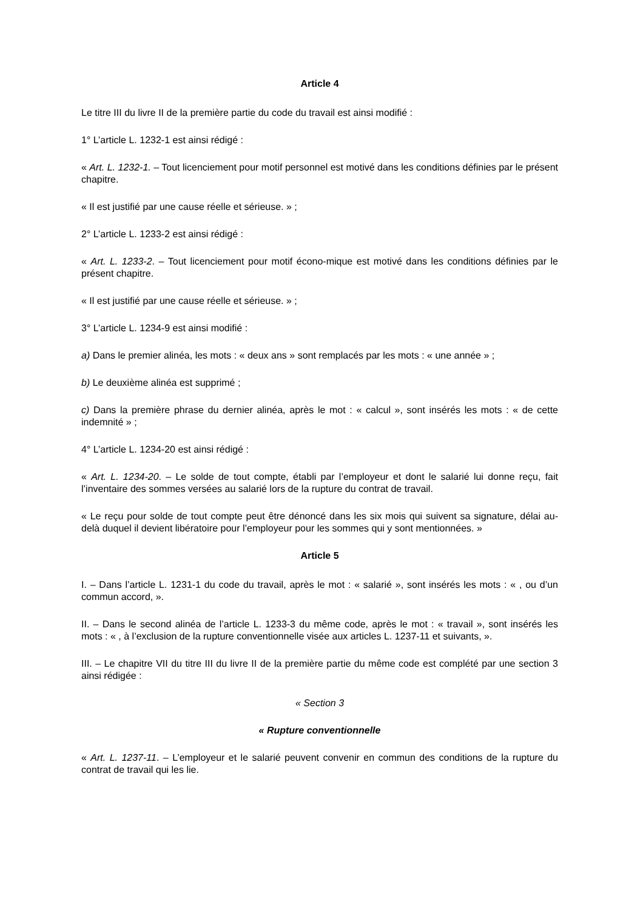Article 4
Le titre III du livre II de la première partie du code du travail est ainsi modifié :
1° L’article L. 1232-1 est ainsi rédigé :
« Art. L. 1232-1. – Tout licenciement pour motif personnel est motivé dans les conditions définies par le présent chapitre.
« Il est justifié par une cause réelle et sérieuse. » ;
2° L’article L. 1233-2 est ainsi rédigé :
« Art. L. 1233-2. – Tout licenciement pour motif écono-mique est motivé dans les conditions définies par le présent chapitre.
« Il est justifié par une cause réelle et sérieuse. » ;
3° L’article L. 1234-9 est ainsi modifié :
a) Dans le premier alinéa, les mots : « deux ans » sont remplacés par les mots : « une année » ;
b) Le deuxième alinéa est supprimé ;
c) Dans la première phrase du dernier alinéa, après le mot : « calcul », sont insérés les mots : « de cette indemnité » ;
4° L’article L. 1234-20 est ainsi rédigé :
« Art. L. 1234-20. – Le solde de tout compte, établi par l’employeur et dont le salarié lui donne reçu, fait l’inventaire des sommes versées au salarié lors de la rupture du contrat de travail.
« Le reçu pour solde de tout compte peut être dénoncé dans les six mois qui suivent sa signature, délai au-delà duquel il devient libératoire pour l’employeur pour les sommes qui y sont mentionnées. »
Article 5
I. – Dans l’article L. 1231-1 du code du travail, après le mot : « salarié », sont insérés les mots : « , ou d’un commun accord, ».
II. – Dans le second alinéa de l’article L. 1233-3 du même code, après le mot : « travail », sont insérés les mots : « , à l’exclusion de la rupture conventionnelle visée aux articles L. 1237-11 et suivants, ».
III. – Le chapitre VII du titre III du livre II de la première partie du même code est complété par une section 3 ainsi rédigée :
« Section 3
« Rupture conventionnelle
« Art. L. 1237-11. – L’employeur et le salarié peuvent convenir en commun des conditions de la rupture du contrat de travail qui les lie.